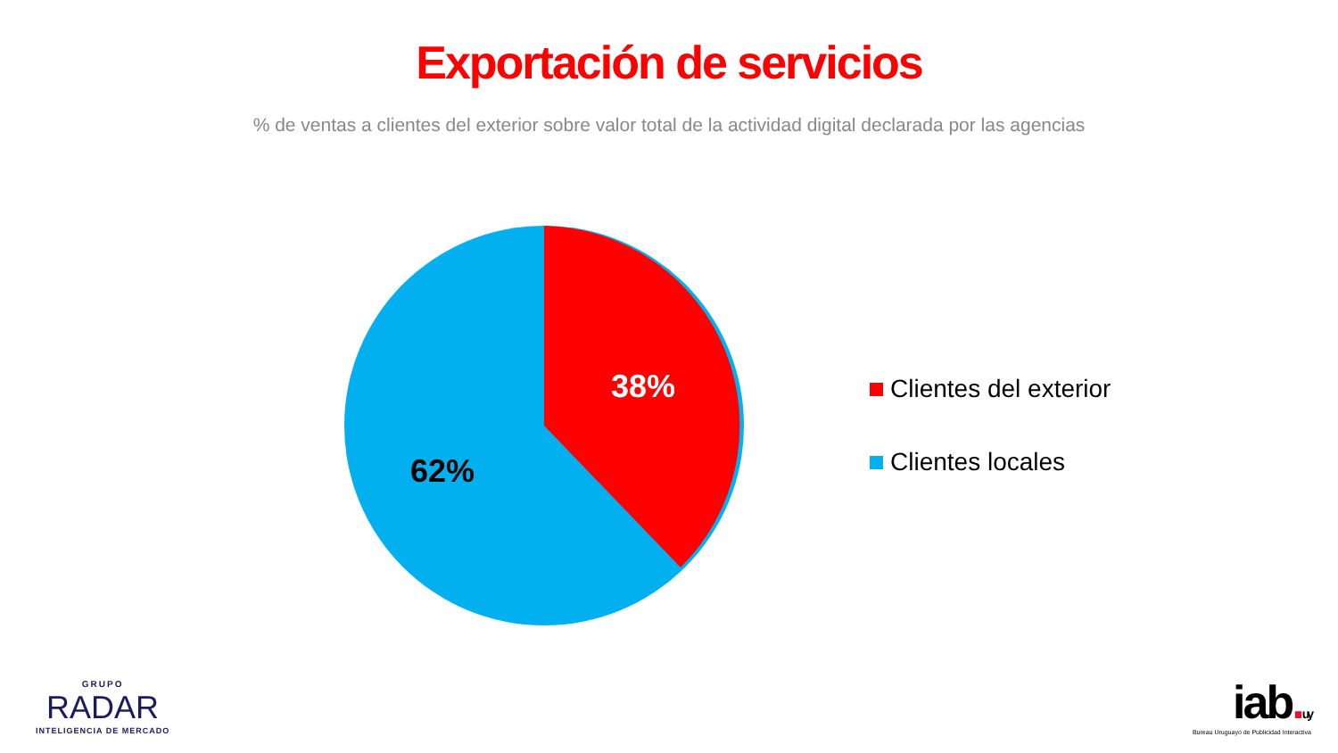Exportación de servicios
% de ventas a clientes del exterior sobre valor total de la actividad digital declarada por las agencias
38%
62%
Clientes del exterior
Clientes locales
GRUPO
RADAR
INTELIGENCIA DE MERCADO
iab. uy
Bureau Uruguayo de Publicidad Interactiva